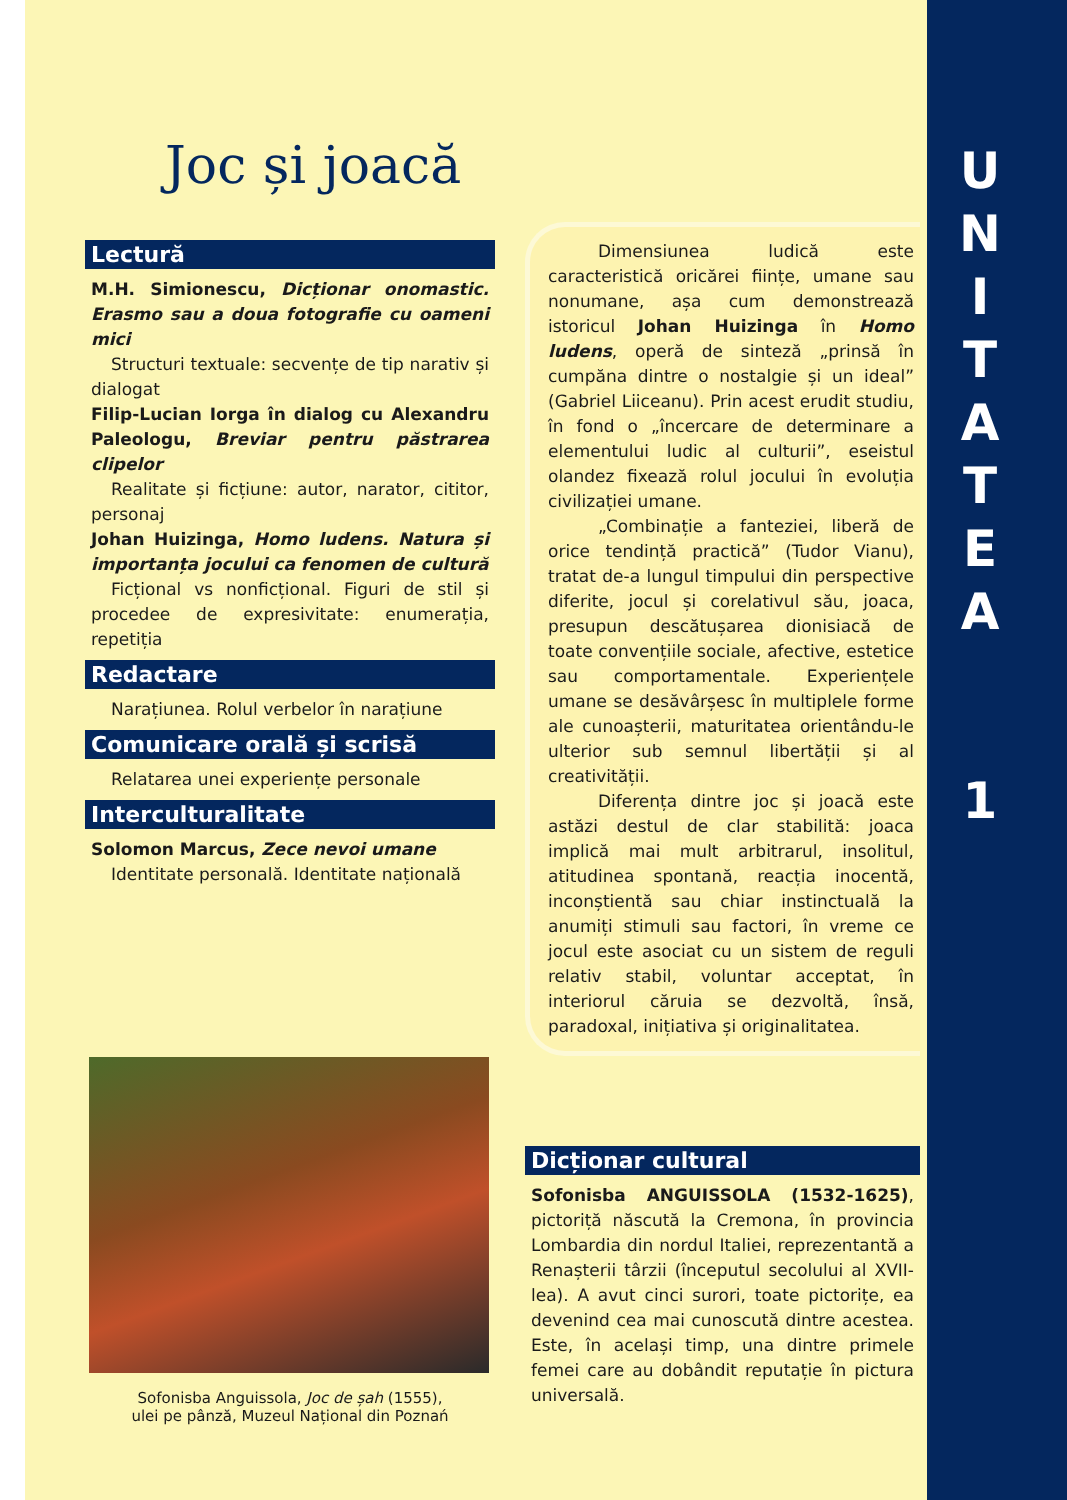Joc și joacă
Lectură
M.H. Simionescu, Dicționar onomastic. Erasmo sau a doua fotografie cu oameni mici
Structuri textuale: secvențe de tip narativ și dialogat
Filip-Lucian Iorga în dialog cu Alexandru Paleologu, Breviar pentru păstrarea clipelor
Realitate și ficțiune: autor, narator, cititor, personaj
Johan Huizinga, Homo ludens. Natura și importanța jocului ca fenomen de cultură
Ficțional vs nonficțional. Figuri de stil și procedee de expresivitate: enumerația, repetiția
Redactare
Narațiunea. Rolul verbelor în narațiune
Comunicare orală și scrisă
Relatarea unei experiențe personale
Interculturalitate
Solomon Marcus, Zece nevoi umane
Identitate personală. Identitate națională
Sofonisba Anguissola, Joc de șah (1555),
ulei pe pânză, Muzeul Național din Poznań
Dimensiunea ludică este caracteristică oricărei ființe, umane sau nonumane, așa cum demonstrează istoricul Johan Huizinga în Homo ludens, operă de sinteză „prinsă în cumpăna dintre o nostalgie și un ideal” (Gabriel Liiceanu). Prin acest erudit studiu, în fond o „încercare de determinare a elementului ludic al culturii”, eseistul olandez fixează rolul jocului în evoluția civilizației umane.
„Combinație a fanteziei, liberă de orice tendință practică” (Tudor Vianu), tratat de-a lungul timpului din perspective diferite, jocul și corelativul său, joaca, presupun descătușarea dionisiacă de toate convențiile sociale, afective, estetice sau comportamentale. Experiențele umane se desăvârșesc în multiplele forme ale cunoașterii, maturitatea orientându-le ulterior sub semnul libertății și al creativității.
Diferența dintre joc și joacă este astăzi destul de clar stabilită: joaca implică mai mult arbitrarul, insolitul, atitudinea spontană, reacția inocentă, inconștientă sau chiar instinctuală la anumiți stimuli sau factori, în vreme ce jocul este asociat cu un sistem de reguli relativ stabil, voluntar acceptat, în interiorul căruia se dezvoltă, însă, paradoxal, inițiativa și originalitatea.
Dicționar cultural
Sofonisba ANGUISSOLA (1532-1625), pictoriță născută la Cremona, în provincia Lombardia din nordul Italiei, reprezentantă a Renașterii târzii (începutul secolului al XVII-lea). A avut cinci surori, toate pictorițe, ea devenind cea mai cunoscută dintre acestea. Este, în același timp, una dintre primele femei care au dobândit reputație în pictura universală.
U
N
I
T
A
T
E
A
1